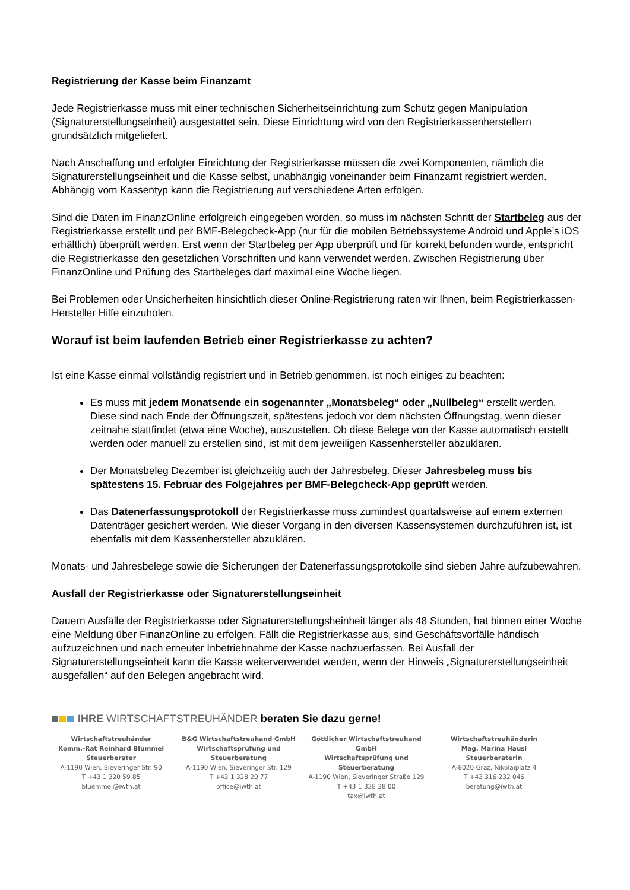Registrierung der Kasse beim Finanzamt
Jede Registrierkasse muss mit einer technischen Sicherheitseinrichtung zum Schutz gegen Manipulation (Signaturerstellungseinheit) ausgestattet sein. Diese Einrichtung wird von den Registrierkassenherstellern grundsätzlich mitgeliefert.
Nach Anschaffung und erfolgter Einrichtung der Registrierkasse müssen die zwei Komponenten, nämlich die Signaturerstellungseinheit und die Kasse selbst, unabhängig voneinander beim Finanzamt registriert werden. Abhängig vom Kassentyp kann die Registrierung auf verschiedene Arten erfolgen.
Sind die Daten im FinanzOnline erfolgreich eingegeben worden, so muss im nächsten Schritt der Startbeleg aus der Registrierkasse erstellt und per BMF-Belegcheck-App (nur für die mobilen Betriebssysteme Android und Apple’s iOS erhältlich) überprüft werden. Erst wenn der Startbeleg per App überprüft und für korrekt befunden wurde, entspricht die Registrierkasse den gesetzlichen Vorschriften und kann verwendet werden. Zwischen Registrierung über FinanzOnline und Prüfung des Startbeleges darf maximal eine Woche liegen.
Bei Problemen oder Unsicherheiten hinsichtlich dieser Online-Registrierung raten wir Ihnen, beim Registrierkassen-Hersteller Hilfe einzuholen.
Worauf ist beim laufenden Betrieb einer Registrierkasse zu achten?
Ist eine Kasse einmal vollständig registriert und in Betrieb genommen, ist noch einiges zu beachten:
Es muss mit jedem Monatsende ein sogenannter „Monatsbeleg“ oder „Nullbeleg“ erstellt werden. Diese sind nach Ende der Öffnungszeit, spätestens jedoch vor dem nächsten Öffnungstag, wenn dieser zeitnahe stattfindet (etwa eine Woche), auszustellen. Ob diese Belege von der Kasse automatisch erstellt werden oder manuell zu erstellen sind, ist mit dem jeweiligen Kassenhersteller abzuklären.
Der Monatsbeleg Dezember ist gleichzeitig auch der Jahresbeleg. Dieser Jahresbeleg muss bis spätestens 15. Februar des Folgejahres per BMF-Belegcheck-App geprüft werden.
Das Datenerfassungsprotokoll der Registrierkasse muss zumindest quartalsweise auf einem externen Datenträger gesichert werden. Wie dieser Vorgang in den diversen Kassensystemen durchzuführen ist, ist ebenfalls mit dem Kassenhersteller abzuklären.
Monats- und Jahresbelege sowie die Sicherungen der Datenerfassungsprotokolle sind sieben Jahre aufzubewahren.
Ausfall der Registrierkasse oder Signaturerstellungseinheit
Dauern Ausfälle der Registrierkasse oder Signaturerstellungsheinheit länger als 48 Stunden, hat binnen einer Woche eine Meldung über FinanzOnline zu erfolgen. Fällt die Registrierkasse aus, sind Geschäftsvorfälle händisch aufzuzeichnen und nach erneuter Inbetriebnahme der Kasse nachzuerfassen. Bei Ausfall der Signaturerstellungseinheit kann die Kasse weiterverwendet werden, wenn der Hinweis „Signaturerstellungseinheit ausgefallen“ auf den Belegen angebracht wird.
IHRE WIRTSCHAFTSTREUHÄNDER beraten Sie dazu gerne!
Wirtschaftstreuhänder
Komm.-Rat Reinhard Blümmel
Steuerberater
A-1190 Wien, Sieveringer Str. 90
T +43 1 320 59 85
bluemmel@iwth.at
B&G Wirtschaftstreuhand GmbH
Wirtschaftsprüfung und
Steuerberatung
A-1190 Wien, Sieveringer Str. 129
T +43 1 328 20 77
office@iwth.at
Göttlicher Wirtschaftstreuhand GmbH
Wirtschaftsprüfung und
Steuerberatung
A-1190 Wien, Sieveringer Straße 129
T +43 1 328 38 00
tax@iwth.at
Wirtschaftstreuhänderin
Mag. Marina Häusl
Steuerberaterin
A-8020 Graz, Nikolaiplatz 4
T +43 316 232 046
beratung@iwth.at